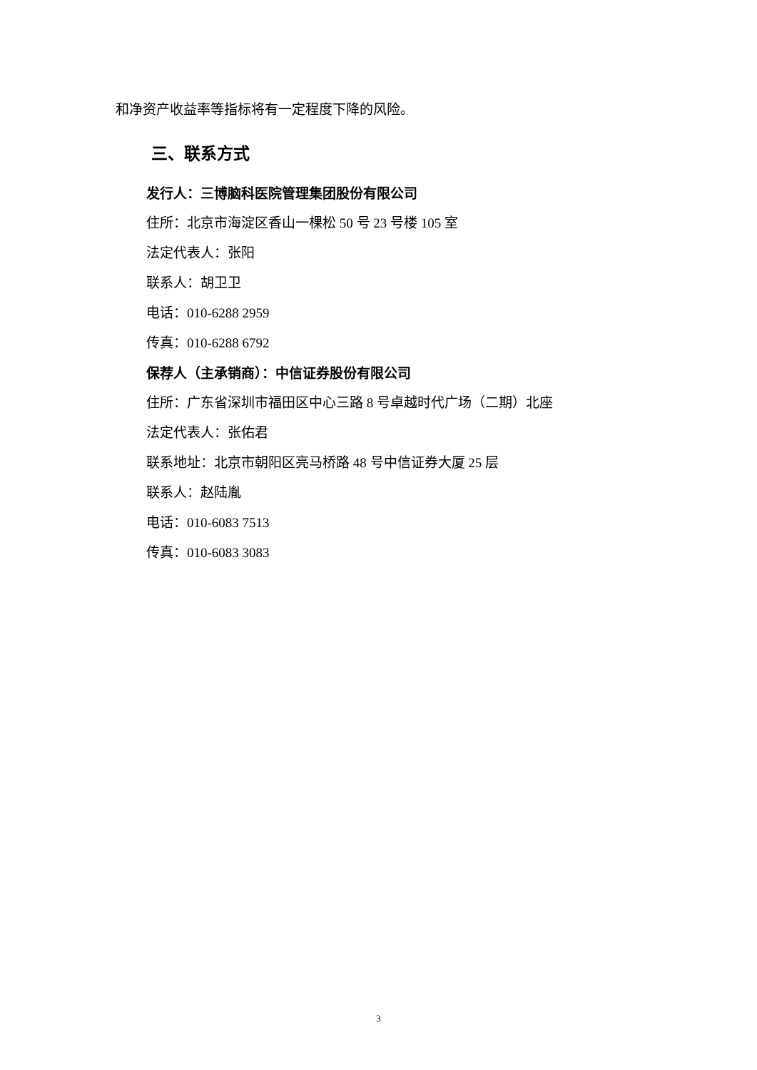和净资产收益率等指标将有一定程度下降的风险。
三、联系方式
发行人：三博脑科医院管理集团股份有限公司
住所：北京市海淀区香山一棵松 50 号 23 号楼 105 室
法定代表人：张阳
联系人：胡卫卫
电话：010-6288 2959
传真：010-6288 6792
保荐人（主承销商）：中信证券股份有限公司
住所：广东省深圳市福田区中心三路 8 号卓越时代广场（二期）北座
法定代表人：张佑君
联系地址：北京市朝阳区亮马桥路 48 号中信证券大厦 25 层
联系人：赵陆胤
电话：010-6083 7513
传真：010-6083 3083
3